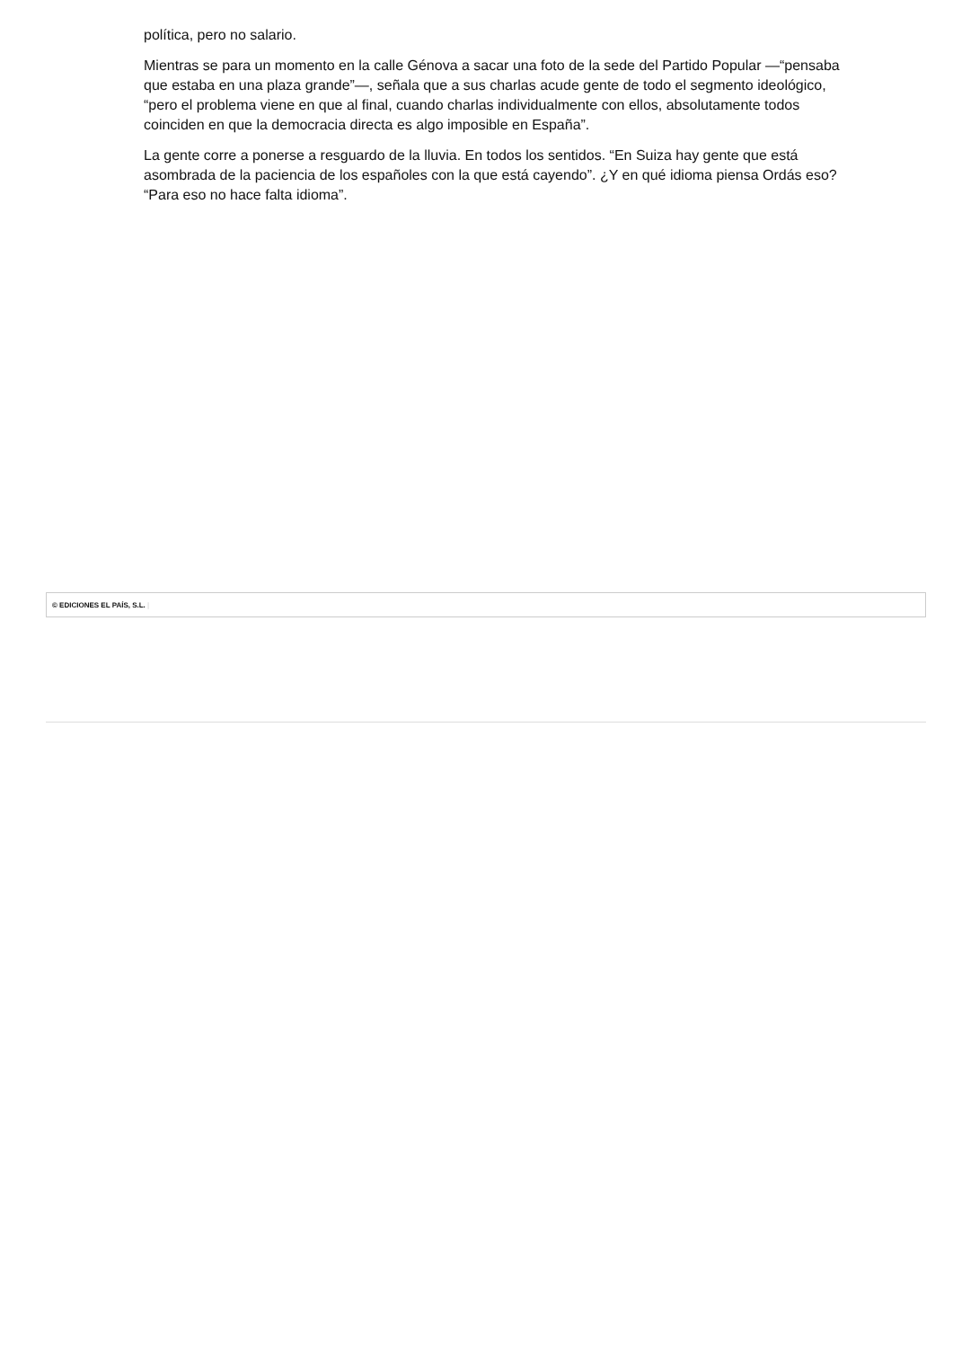política, pero no salario.
Mientras se para un momento en la calle Génova a sacar una foto de la sede del Partido Popular —“pensaba que estaba en una plaza grande”—, señala que a sus charlas acude gente de todo el segmento ideológico, “pero el problema viene en que al final, cuando charlas individualmente con ellos, absolutamente todos coinciden en que la democracia directa es algo imposible en España”.
La gente corre a ponerse a resguardo de la lluvia. En todos los sentidos. “En Suiza hay gente que está asombrada de la paciencia de los españoles con la que está cayendo”. ¿Y en qué idioma piensa Ordás eso? “Para eso no hace falta idioma”.
© EDICIONES EL PAÍS, S.L. |